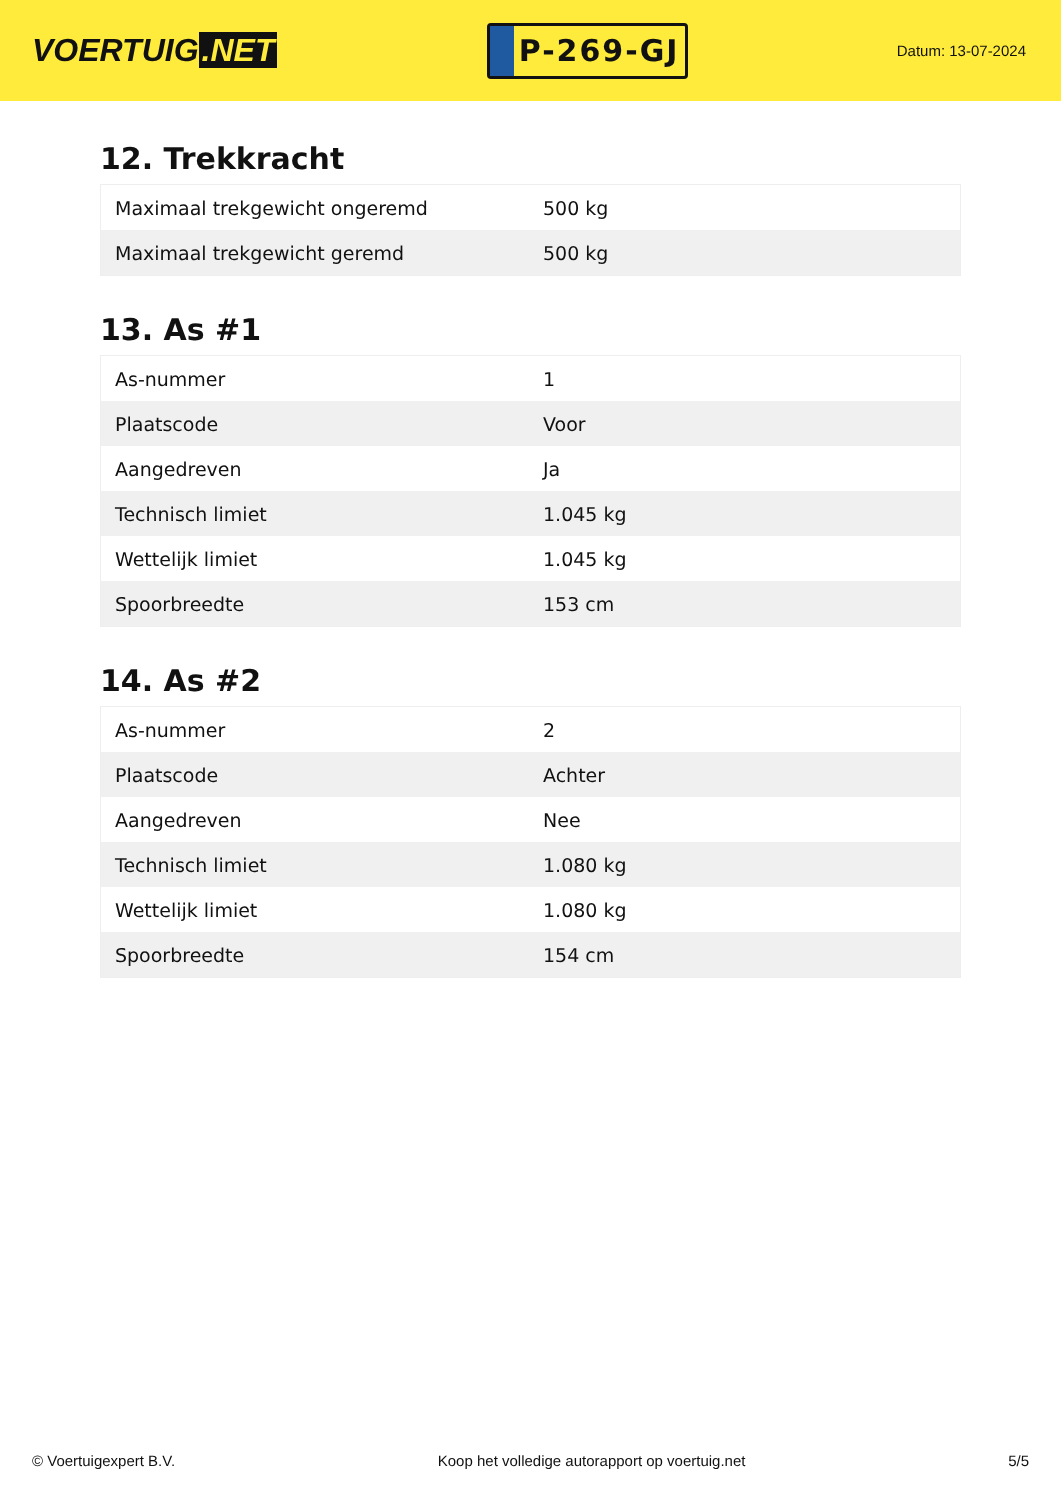VOERTUIG.NET
P-269-GJ
Datum: 13-07-2024
12. Trekkracht
| Maximaal trekgewicht ongeremd | 500 kg |
| Maximaal trekgewicht geremd | 500 kg |
13. As #1
| As-nummer | 1 |
| Plaatscode | Voor |
| Aangedreven | Ja |
| Technisch limiet | 1.045 kg |
| Wettelijk limiet | 1.045 kg |
| Spoorbreedte | 153 cm |
14. As #2
| As-nummer | 2 |
| Plaatscode | Achter |
| Aangedreven | Nee |
| Technisch limiet | 1.080 kg |
| Wettelijk limiet | 1.080 kg |
| Spoorbreedte | 154 cm |
© Voertuigexpert B.V. Koop het volledige autorapport op voertuig.net 5/5